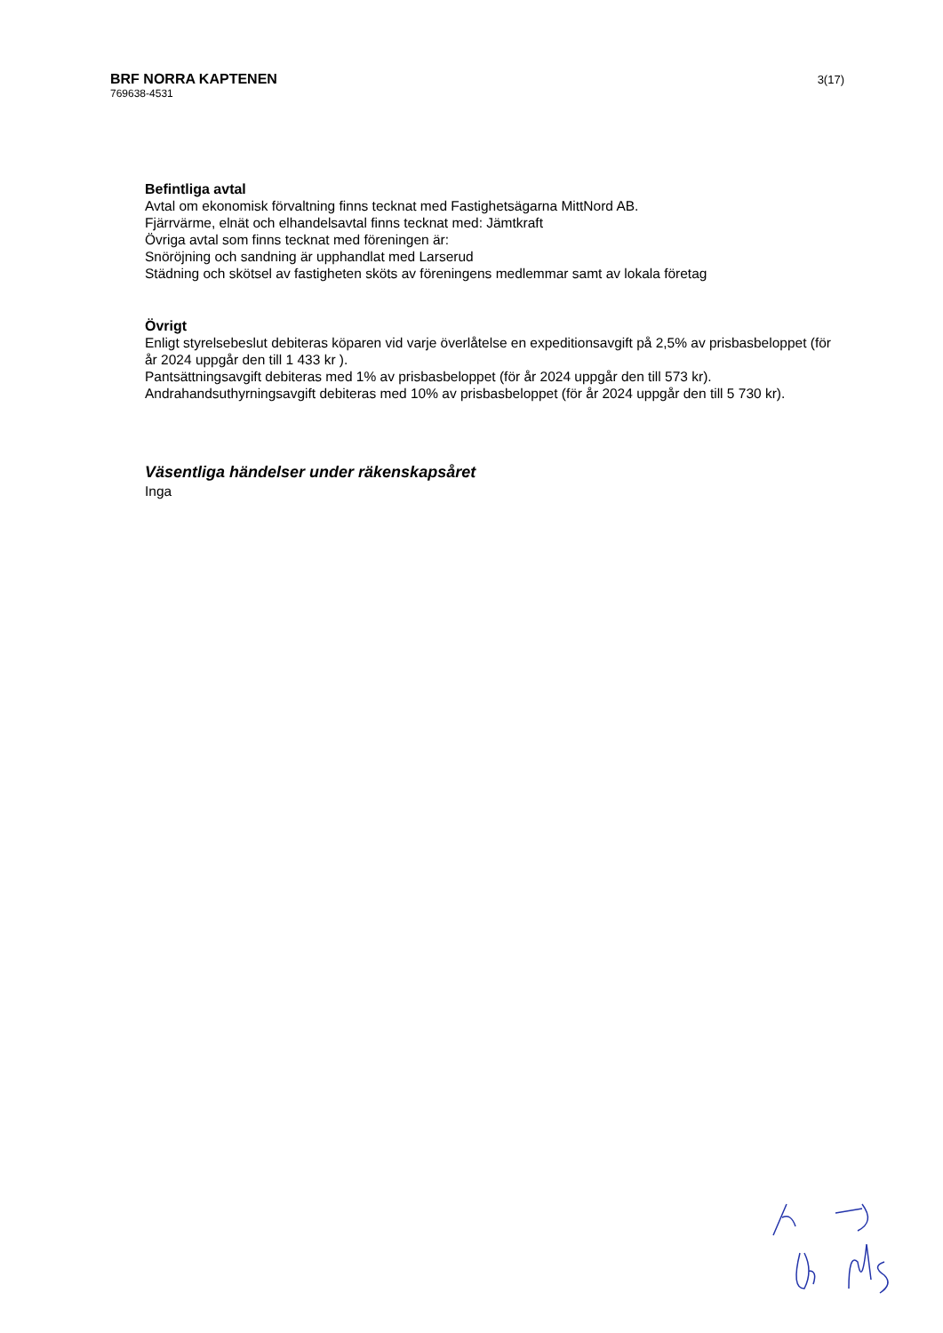3(17)
BRF NORRA KAPTENEN
769638-4531
Befintliga avtal
Avtal om ekonomisk förvaltning finns tecknat med Fastighetsägarna MittNord AB.
Fjärrvärme, elnät och elhandelsavtal finns tecknat med: Jämtkraft
Övriga avtal som finns tecknat med föreningen är:
Snöröjning och sandning är upphandlat med Larserud
Städning och skötsel av fastigheten sköts av föreningens medlemmar samt av lokala företag
Övrigt
Enligt styrelsebeslut debiteras köparen vid varje överlåtelse en expeditionsavgift på 2,5% av prisbasbeloppet (för år 2024 uppgår den till 1 433 kr ).
Pantsättningsavgift debiteras med 1% av prisbasbeloppet (för år 2024 uppgår den till 573 kr).
Andrahandsuthyrningsavgift debiteras med 10% av prisbasbeloppet (för år 2024 uppgår den till 5 730 kr).
Väsentliga händelser under räkenskapsåret
Inga